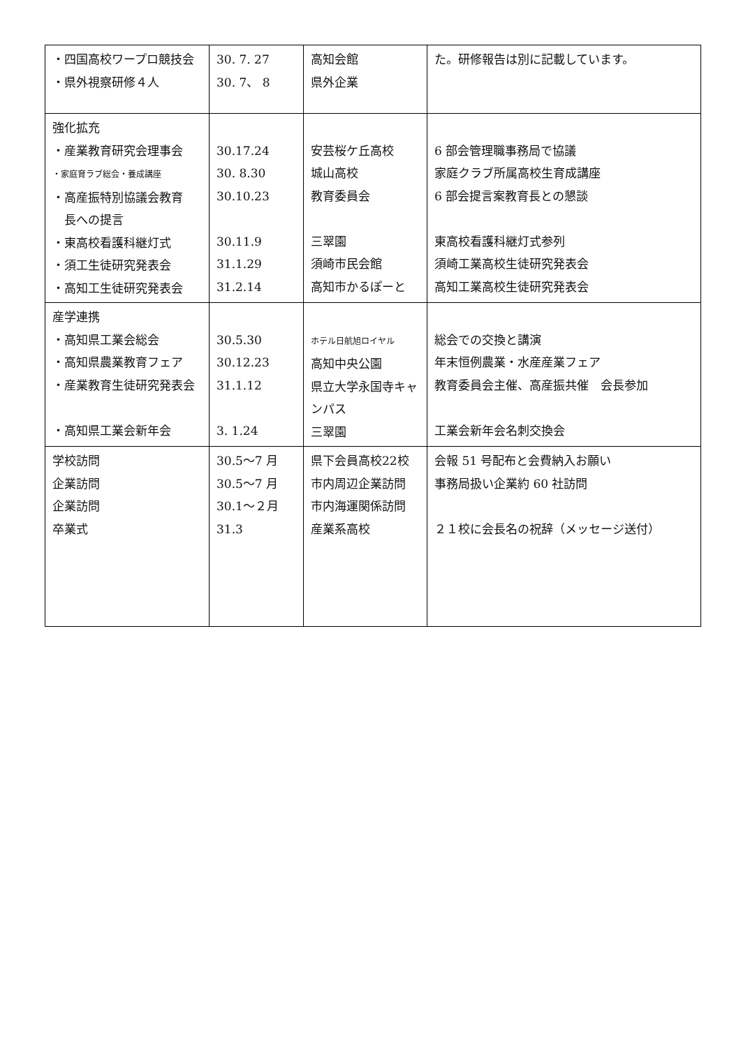| ・四国高校ワープロ競技会 ・県外視察研修４人 | 30. 7. 27 30. 7、 8 | 高知会館 県外企業 | た。研修報告は別に記載しています。 |
| 強化拡充 ・産業教育研究会理事会 ・家庭育ラブ総会・養成講座 ・高産振特別協議会教育 長への提言 ・東高校看護科継灯式 ・須工生徒研究発表会 ・高知工生徒研究発表会 | 30.17.24 30. 8.30 30.10.23 30.11.9 31.1.29 31.2.14 | 安芸桜ケ丘高校 城山高校 教育委員会 三翠園 須崎市民会館 高知市かるぽーと | 6 部会管理職事務局で協議 家庭クラブ所属高校生育成講座 6 部会提言案教育長との懇談 東高校看護科継灯式参列 須崎工業高校生徒研究発表会 高知工業高校生徒研究発表会 |
| 産学連携 ・高知県工業会総会 ・高知県農業教育フェア ・産業教育生徒研究発表会 ・高知県工業会新年会 | 30.5.30 30.12.23 31.1.12 3. 1.24 | ホテル日航旭ロイヤル 高知中央公園 県立大学永国寺キャンパス 三翠園 | 総会での交換と講演 年末恒例農業・水産産業フェア 教育委員会主催、高産振共催 会長参加 工業会新年会名刺交換会 |
| 学校訪問 企業訪問 企業訪問 卒業式 | 30.5～7 月 30.5～7 月 30.1～２月 31.3 | 県下会員高校22校 市内周辺企業訪問 市内海運関係訪問 産業系高校 | 会報 51 号配布と会費納入お願い 事務局扱い企業約 60 社訪問 ２１校に会長名の祝辞（メッセージ送付） |